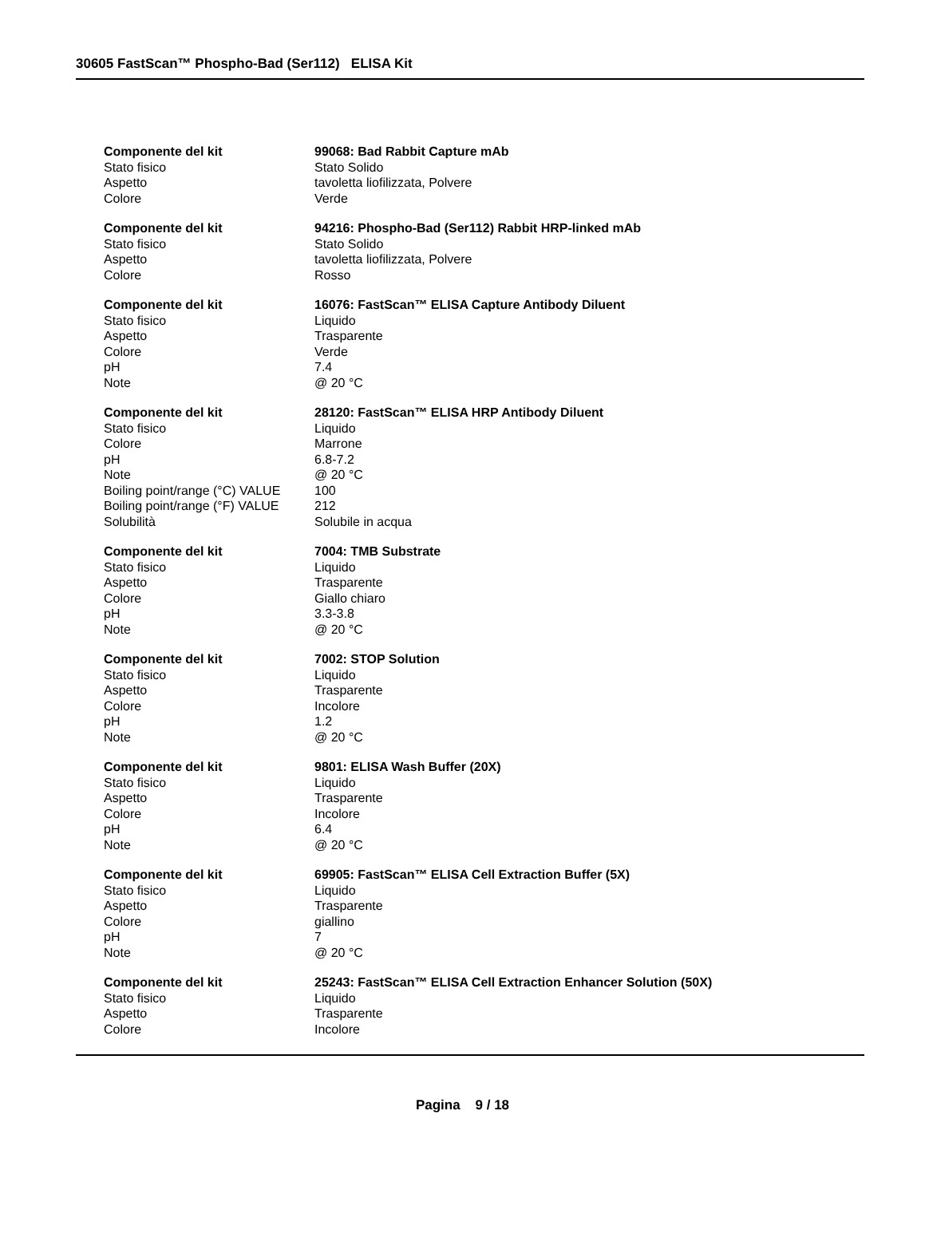30605 FastScan™ Phospho-Bad (Ser112) ELISA Kit
| Componente del kit | 99068: Bad Rabbit Capture mAb |
| Stato fisico | Stato Solido |
| Aspetto | tavoletta liofilizzata, Polvere |
| Colore | Verde |
| Componente del kit | 94216: Phospho-Bad (Ser112) Rabbit HRP-linked mAb |
| Stato fisico | Stato Solido |
| Aspetto | tavoletta liofilizzata, Polvere |
| Colore | Rosso |
| Componente del kit | 16076: FastScan™ ELISA Capture Antibody Diluent |
| Stato fisico | Liquido |
| Aspetto | Trasparente |
| Colore | Verde |
| pH | 7.4 |
| Note | @ 20 °C |
| Componente del kit | 28120: FastScan™ ELISA HRP Antibody Diluent |
| Stato fisico | Liquido |
| Colore | Marrone |
| pH | 6.8-7.2 |
| Note | @ 20 °C |
| Boiling point/range (°C) VALUE | 100 |
| Boiling point/range (°F) VALUE | 212 |
| Solubilità | Solubile in acqua |
| Componente del kit | 7004: TMB Substrate |
| Stato fisico | Liquido |
| Aspetto | Trasparente |
| Colore | Giallo chiaro |
| pH | 3.3-3.8 |
| Note | @ 20 °C |
| Componente del kit | 7002: STOP Solution |
| Stato fisico | Liquido |
| Aspetto | Trasparente |
| Colore | Incolore |
| pH | 1.2 |
| Note | @ 20 °C |
| Componente del kit | 9801: ELISA Wash Buffer (20X) |
| Stato fisico | Liquido |
| Aspetto | Trasparente |
| Colore | Incolore |
| pH | 6.4 |
| Note | @ 20 °C |
| Componente del kit | 69905: FastScan™ ELISA Cell Extraction Buffer (5X) |
| Stato fisico | Liquido |
| Aspetto | Trasparente |
| Colore | giallino |
| pH | 7 |
| Note | @ 20 °C |
| Componente del kit | 25243: FastScan™ ELISA Cell Extraction Enhancer Solution (50X) |
| Stato fisico | Liquido |
| Aspetto | Trasparente |
| Colore | Incolore |
Pagina 9 / 18